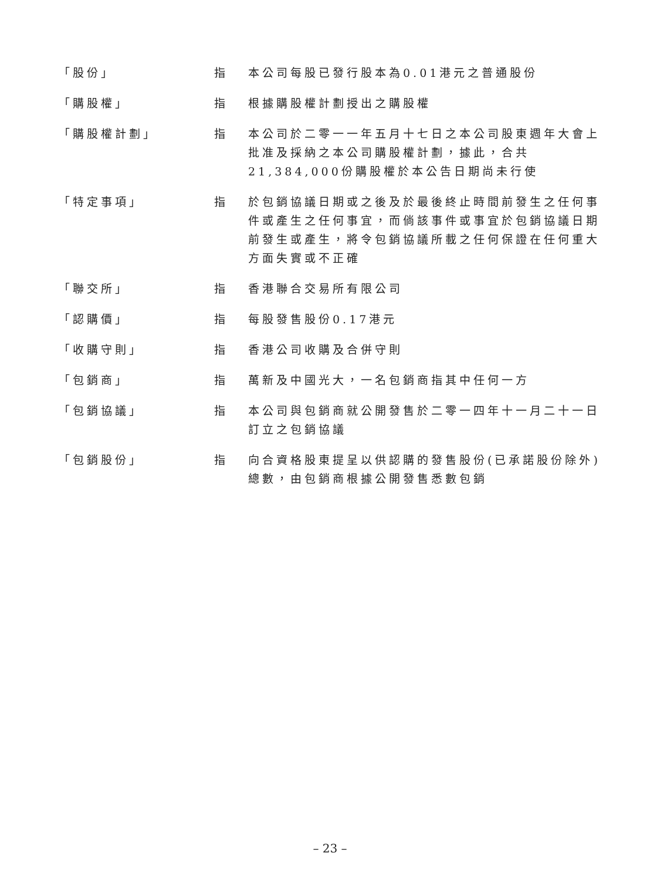| 「股份」 | 指 | 本公司每股已發行股本為0.01港元之普通股份 |
| 「購股權」 | 指 | 根據購股權計劃授出之購股權 |
| 「購股權計劃」 | 指 | 本公司於二零一一年五月十七日之本公司股東週年大會上批准及採納之本公司購股權計劃，據此，合共21,384,000份購股權於本公告日期尚未行使 |
| 「特定事項」 | 指 | 於包銷協議日期或之後及於最後終止時間前發生之任何事件或產生之任何事宜，而倘該事件或事宜於包銷協議日期前發生或產生，將令包銷協議所載之任何保證在任何重大方面失實或不正確 |
| 「聯交所」 | 指 | 香港聯合交易所有限公司 |
| 「認購價」 | 指 | 每股發售股份0.17港元 |
| 「收購守則」 | 指 | 香港公司收購及合併守則 |
| 「包銷商」 | 指 | 萬新及中國光大，一名包銷商指其中任何一方 |
| 「包銷協議」 | 指 | 本公司與包銷商就公開發售於二零一四年十一月二十一日訂立之包銷協議 |
| 「包銷股份」 | 指 | 向合資格股東提呈以供認購的發售股份(已承諾股份除外)總數，由包銷商根據公開發售悉數包銷 |
– 23 –